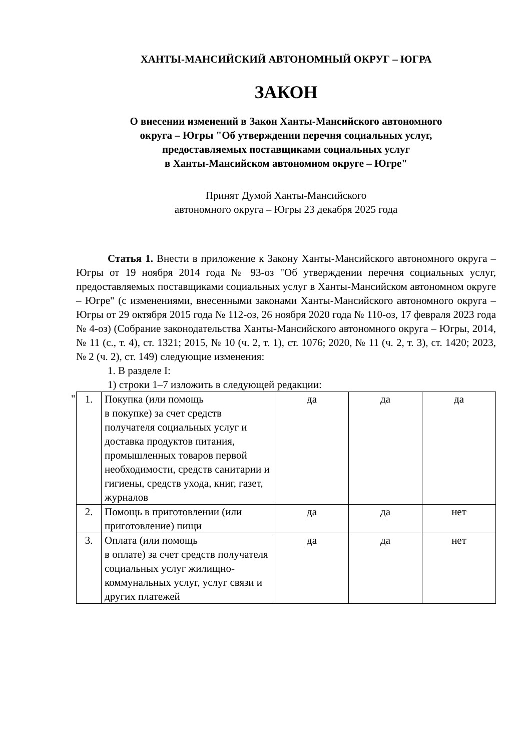ХАНТЫ-МАНСИЙСКИЙ АВТОНОМНЫЙ ОКРУГ – ЮГРА
ЗАКОН
О внесении изменений в Закон Ханты-Мансийского автономного
округа – Югры "Об утверждении перечня социальных услуг,
предоставляемых поставщиками социальных услуг
в Ханты-Мансийском автономном округе – Югре"
Принят Думой Ханты-Мансийского
автономного округа – Югры 23 декабря 2025 года
Статья 1. Внести в приложение к Закону Ханты-Мансийского автономного округа – Югры от 19 ноября 2014 года № 93-оз "Об утверждении перечня социальных услуг, предоставляемых поставщиками социальных услуг в Ханты-Мансийском автономном округе – Югре" (с изменениями, внесенными законами Ханты-Мансийского автономного округа – Югры от 29 октября 2015 года № 112-оз, 26 ноября 2020 года № 110-оз, 17 февраля 2023 года № 4-оз) (Собрание законодательства Ханты-Мансийского автономного округа – Югры, 2014, № 11 (с., т. 4), ст. 1321; 2015, № 10 (ч. 2, т. 1), ст. 1076; 2020, № 11 (ч. 2, т. 3), ст. 1420; 2023, № 2 (ч. 2), ст. 149) следующие изменения:
1. В разделе I:
1) строки 1–7 изложить в следующей редакции:
"
| 1. | Покупка (или помощь в покупке) за счет средств получателя социальных услуг и доставка продуктов питания, промышленных товаров первой необходимости, средств санитарии и гигиены, средств ухода, книг, газет, журналов | да | да | да |
| 2. | Помощь в приготовлении (или приготовление) пищи | да | да | нет |
| 3. | Оплата (или помощь в оплате) за счет средств получателя социальных услуг жилищно-коммунальных услуг, услуг связи и других платежей | да | да | нет |